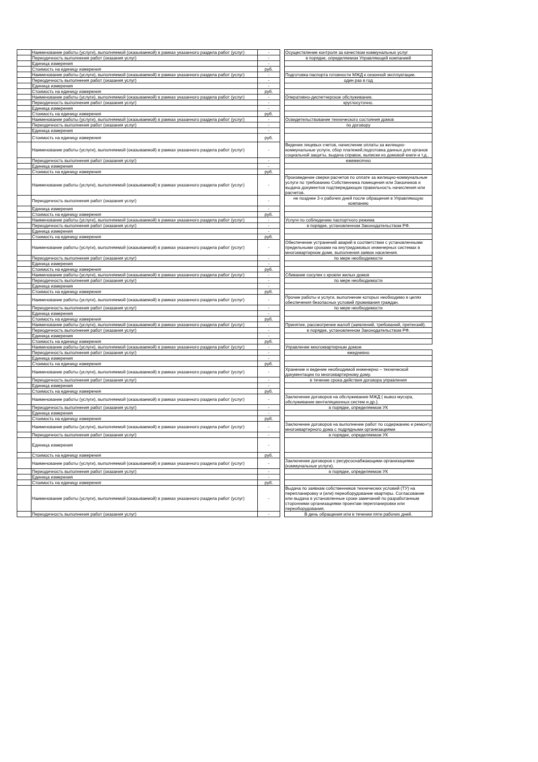| | Наименование работы (услуги), выполняемой (оказываемой) в рамках указанного раздела работ (услуг) | - | | Осуществление контроля за качеством коммунальных услуг |
| | Периодичность выполнения работ (оказания услуг) | - | | в порядке, определяемом Управляющей компанией |
| | Единица измерения | - | | |
| | Стоимость на единицу измерения | руб. | | |
| | Наименование работы (услуги), выполняемой (оказываемой) в рамках указанного раздела работ (услуг) | - | | Подготовка паспорта готовности МЖД к сезонной эксплуатации. |
| | Периодичность выполнения работ (оказания услуг) | - | | один раз в год |
| | Единица измерения | - | | |
| | Стоимость на единицу измерения | руб. | | |
| | Наименование работы (услуги), выполняемой (оказываемой) в рамках указанного раздела работ (услуг) | - | | Оперативно-диспетчерское обслуживание. |
| | Периодичность выполнения работ (оказания услуг) | - | | круглосуточно. |
| | Единица измерения | - | | |
| | Стоимость на единицу измерения | руб. | | |
| | Наименование работы (услуги), выполняемой (оказываемой) в рамках указанного раздела работ (услуг) | - | | Освидетельствование технического состояния домов |
| | Периодичность выполнения работ (оказания услуг) | - | | по договору |
| | Единица измерения | - | | |
| | Стоимость на единицу измерения | руб. | | |
| | Наименование работы (услуги), выполняемой (оказываемой) в рамках указанного раздела работ (услуг) | - | | Ведение лицевых счетов, начисление оплаты за жилищно-коммунальные услуги, сбор платежей,подготовка данных для органов социальной защиты, выдача справок, выписки из домовой книги и т.д.. |
| | Периодичность выполнения работ (оказания услуг) | - | | ежемесячно |
| | Единица измерения | - | | |
| | Стоимость на единицу измерения | руб. | | |
| | Наименование работы (услуги), выполняемой (оказываемой) в рамках указанного раздела работ (услуг) | - | | Произведение сверки расчетов по оплате за жилищно-коммунальные услуги по требованию Собственника помещения или Заказчиков и выдача документов подтверждающих правильность начисления или расчетов. |
| | Периодичность выполнения работ (оказания услуг) | - | | не позднее 3-х рабочих дней после обращения в Управляющую компанию |
| | Единица измерения | - | | |
| | Стоимость на единицу измерения | руб. | | |
| | Наименование работы (услуги), выполняемой (оказываемой) в рамках указанного раздела работ (услуг) | - | | Услуги по соблюдению паспортного режима |
| | Периодичность выполнения работ (оказания услуг) | - | | в порядке, установленном Законодательством РФ. |
| | Единица измерения | - | | |
| | Стоимость на единицу измерения | руб. | | |
| | Наименование работы (услуги), выполняемой (оказываемой) в рамках указанного раздела работ (услуг) | - | | Обеспечение устранений аварий в соответствии с установленными предельными сроками на внутридомовых инженерных системах в многоквартирном доме, выполнения заявок населения. |
| | Периодичность выполнения работ (оказания услуг) | - | | по мере необходимости |
| | Единица измерения | - | | |
| | Стоимость на единицу измерения | руб. | | |
| | Наименование работы (услуги), выполняемой (оказываемой) в рамках указанного раздела работ (услуг) | - | | Сбивание сосулек с кровли жилых домов |
| | Периодичность выполнения работ (оказания услуг) | - | | по мере необходимости |
| | Единица измерения | - | | |
| | Стоимость на единицу измерения | руб. | | |
| | Наименование работы (услуги), выполняемой (оказываемой) в рамках указанного раздела работ (услуг) | - | | Прочие работы и услуги, выполнение которых необходимо в целях обеспечения безопасных условий проживания граждан. |
| | Периодичность выполнения работ (оказания услуг) | - | | по мере необходимости |
| | Единица измерения | - | | |
| | Стоимость на единицу измерения | руб. | | |
| | Наименование работы (услуги), выполняемой (оказываемой) в рамках указанного раздела работ (услуг) | - | | Принятие, рассмотрение жалоб (заявлений, требований, претензий). |
| | Периодичность выполнения работ (оказания услуг) | - | | в порядке, установленном Законодательством РФ. |
| | Единица измерения | - | | |
| | Стоимость на единицу измерения | руб. | | |
| | Наименование работы (услуги), выполняемой (оказываемой) в рамках указанного раздела работ (услуг) | - | | Управление многоквартирным домом |
| | Периодичность выполнения работ (оказания услуг) | - | | ежедневно |
| | Единица измерения | - | | |
| | Стоимость на единицу измерения | руб. | | |
| | Наименование работы (услуги), выполняемой (оказываемой) в рамках указанного раздела работ (услуг) | - | | Хранение и ведение необходимой инженерно – технической документации по многоквартирному дому. |
| | Периодичность выполнения работ (оказания услуг) | - | | в течение срока действия договора управления |
| | Единица измерения | - | | |
| | Стоимость на единицу измерения | руб. | | |
| | Наименование работы (услуги), выполняемой (оказываемой) в рамках указанного раздела работ (услуг) | - | | Заключение договоров на обслуживание МЖД ( вывоз мусора, обслуживание вентиляционных систем и др.). |
| | Периодичность выполнения работ (оказания услуг) | - | | в порядке, определяемом УК |
| | Единица измерения | - | | |
| | Стоимость на единицу измерения | руб. | | |
| | Наименование работы (услуги), выполняемой (оказываемой) в рамках указанного раздела работ (услуг) | - | | Заключение договоров на выполнение работ по содержанию и ремонту многоквартирного дома с подрядными организациями |
| | Периодичность выполнения работ (оказания услуг) | - | | в порядке, определяемом УК |
| | Единица измерения | - | | |
| | Стоимость на единицу измерения | руб. | | |
| | Наименование работы (услуги), выполняемой (оказываемой) в рамках указанного раздела работ (услуг) | - | | Заключение договоров с ресурсоснабжающими организациями (коммунальные услуги). |
| | Периодичность выполнения работ (оказания услуг) | - | | в порядке, определяемом УК |
| | Единица измерения | - | | |
| | Стоимость на единицу измерения | руб. | | |
| | Наименование работы (услуги), выполняемой (оказываемой) в рамках указанного раздела работ (услуг) | - | | Выдача по заявкам собственников технических условий (ТУ) на перепланировку и (или) переоборудование квартиры. Согласование или выдача в установленные сроки замечаний по разработанным сторонними организациями проектам перепланировки или переоборудования. |
| | Периодичность выполнения работ (оказания услуг) | - | | В день обращения или в течении пяти рабочих дней. |